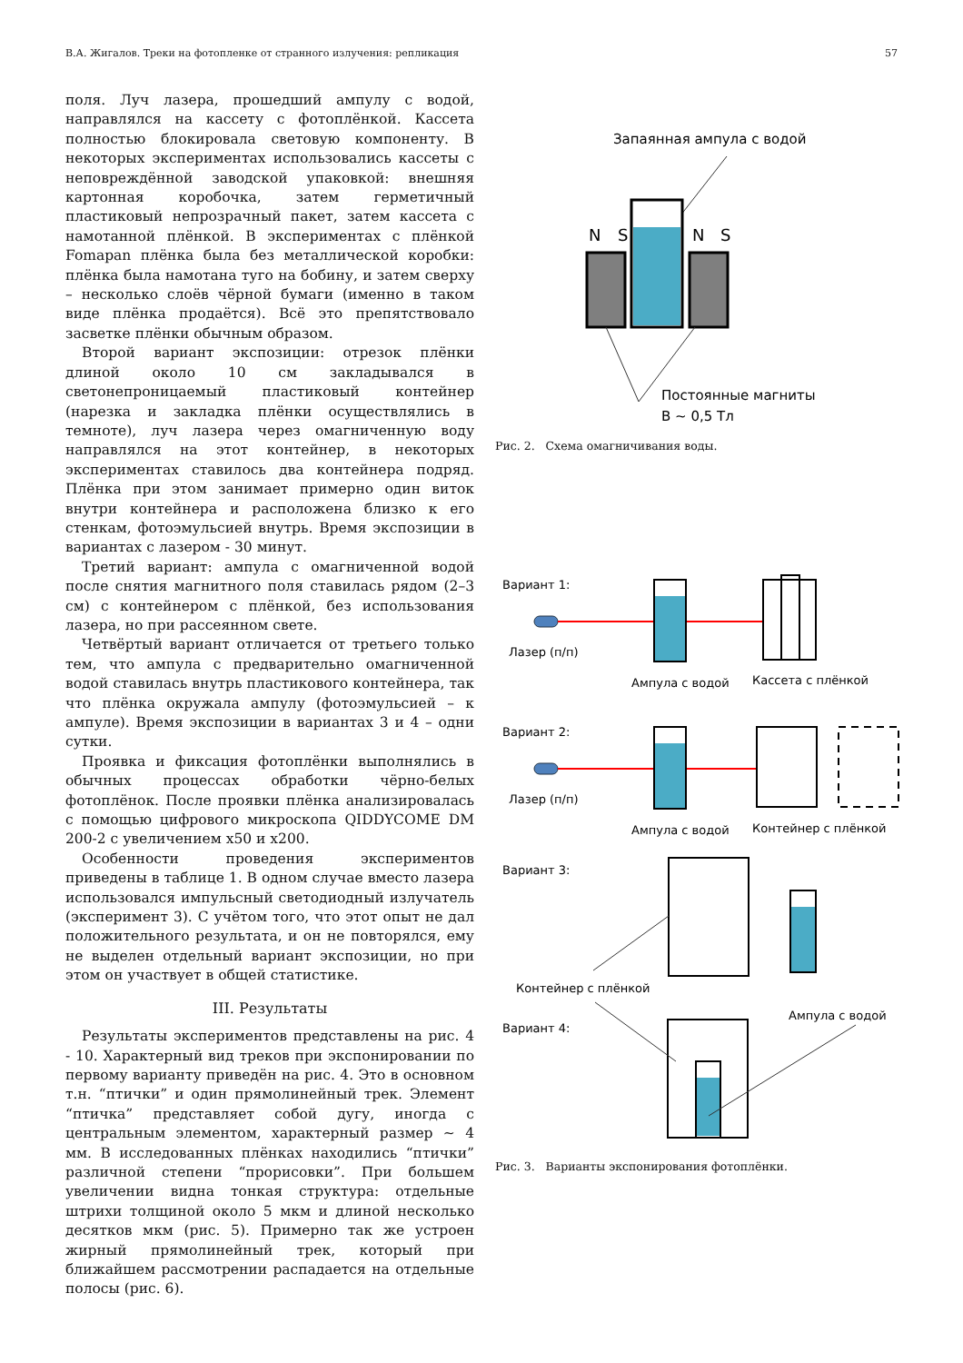В.А. Жигалов. Треки на фотопленке от странного излучения: репликация 57
поля. Луч лазера, прошедший ампулу с водой, направлялся на кассету с фотоплёнкой. Кассета полностью блокировала световую компоненту. В некоторых экспериментах использовались кассеты с неповреждённой заводской упаковкой: внешняя картонная коробочка, затем герметичный пластиковый непрозрачный пакет, затем кассета с намотанной плёнкой. В экспериментах с плёнкой Fomapan плёнка была без металлической коробки: плёнка была намотана туго на бобину, и затем сверху – несколько слоёв чёрной бумаги (именно в таком виде плёнка продаётся). Всё это препятствовало засветке плёнки обычным образом.
Второй вариант экспозиции: отрезок плёнки длиной около 10 см закладывался в светонепроницаемый пластиковый контейнер (нарезка и закладка плёнки осуществлялись в темноте), луч лазера через омагниченную воду направлялся на этот контейнер, в некоторых экспериментах ставилось два контейнера подряд. Плёнка при этом занимает примерно один виток внутри контейнера и расположена близко к его стенкам, фотоэмульсией внутрь. Время экспозиции в вариантах с лазером - 30 минут.
Третий вариант: ампула с омагниченной водой после снятия магнитного поля ставилась рядом (2–3 см) с контейнером с плёнкой, без использования лазера, но при рассеянном свете.
Четвёртый вариант отличается от третьего только тем, что ампула с предварительно омагниченной водой ставилась внутрь пластикового контейнера, так что плёнка окружала ампулу (фотоэмульсией – к ампуле). Время экспозиции в вариантах 3 и 4 – одни сутки.
Проявка и фиксация фотоплёнки выполнялись в обычных процессах обработки чёрно-белых фотоплёнок. После проявки плёнка анализировалась с помощью цифрового микроскопа QIDDYCOME DM 200-2 с увеличением x50 и x200.
Особенности проведения экспериментов приведены в таблице 1. В одном случае вместо лазера использовался импульсный светодиодный излучатель (эксперимент 3). С учётом того, что этот опыт не дал положительного результата, и он не повторялся, ему не выделен отдельный вариант экспозиции, но при этом он участвует в общей статистике.
III. Результаты
Результаты экспериментов представлены на рис. 4 - 10. Характерный вид треков при экспонировании по первому варианту приведён на рис. 4. Это в основном т.н. “птички” и один прямолинейный трек. Элемент “птичка” представляет собой дугу, иногда с центральным элементом, характерный размер ∼ 4 мм. В исследованных плёнках находились “птички” различной степени “прорисовки”. При большем увеличении видна тонкая структура: отдельные штрихи толщиной около 5 мкм и длиной несколько десятков мкм (рис. 5). Примерно так же устроен жирный прямолинейный трек, который при ближайшем рассмотрении распадается на отдельные полосы (рис. 6).
Запаянная ампула с водой
N
S
N
S
Постоянные магниты
B ~ 0,5 Тл
Рис. 2. Схема омагничивания воды.
Вариант 1:
Лазер (п/п)
Ампула с водой
Кассета с плёнкой
Вариант 2:
Лазер (п/п)
Ампула с водой
Контейнер с плёнкой
Вариант 3:
Контейнер с плёнкой
Ампула с водой
Вариант 4:
Рис. 3. Варианты экспонирования фотоплёнки.